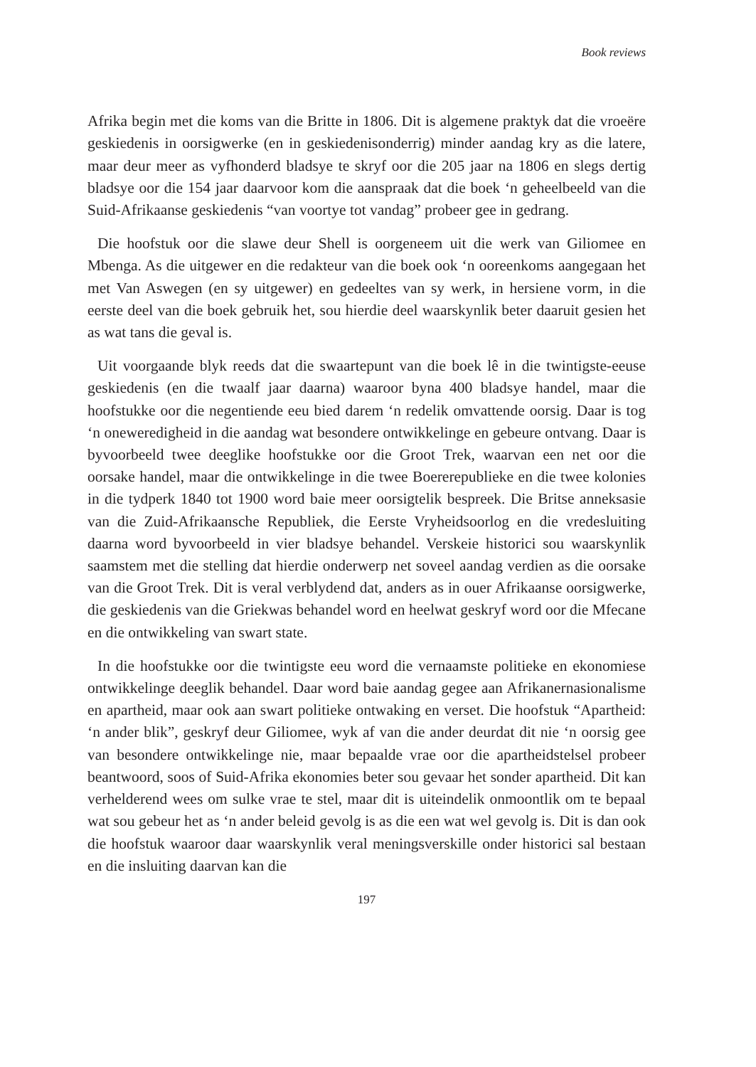Book reviews
Afrika begin met die koms van die Britte in 1806. Dit is algemene praktyk dat die vroeëre geskiedenis in oorsigwerke (en in geskiedenisonderrig) minder aandag kry as die latere, maar deur meer as vyfhonderd bladsye te skryf oor die 205 jaar na 1806 en slegs dertig bladsye oor die 154 jaar daarvoor kom die aanspraak dat die boek ‘n geheelbeeld van die Suid-Afrikaanse geskiedenis “van voortye tot vandag” probeer gee in gedrang.
Die hoofstuk oor die slawe deur Shell is oorgeneem uit die werk van Giliomee en Mbenga. As die uitgewer en die redakteur van die boek ook ‘n ooreenkoms aangegaan het met Van Aswegen (en sy uitgewer) en gedeeltes van sy werk, in hersiene vorm, in die eerste deel van die boek gebruik het, sou hierdie deel waarskynlik beter daaruit gesien het as wat tans die geval is.
Uit voorgaande blyk reeds dat die swaartepunt van die boek lê in die twintigste-eeuse geskiedenis (en die twaalf jaar daarna) waaroor byna 400 bladsye handel, maar die hoofstukke oor die negentiende eeu bied darem ‘n redelik omvattende oorsig. Daar is tog ‘n oneweredigheid in die aandag wat besondere ontwikkelinge en gebeure ontvang. Daar is byvoorbeeld twee deeglike hoofstukke oor die Groot Trek, waarvan een net oor die oorsake handel, maar die ontwikkelinge in die twee Boererepublieke en die twee kolonies in die tydperk 1840 tot 1900 word baie meer oorsigtelik bespreek. Die Britse anneksasie van die Zuid-Afrikaansche Republiek, die Eerste Vryheidsoorlog en die vredesluiting daarna word byvoorbeeld in vier bladsye behandel. Verskeie historici sou waarskynlik saamstem met die stelling dat hierdie onderwerp net soveel aandag verdien as die oorsake van die Groot Trek. Dit is veral verblydend dat, anders as in ouer Afrikaanse oorsigwerke, die geskiedenis van die Griekwas behandel word en heelwat geskryf word oor die Mfecane en die ontwikkeling van swart state.
In die hoofstukke oor die twintigste eeu word die vernaamste politieke en ekonomiese ontwikkelinge deeglik behandel. Daar word baie aandag gegee aan Afrikanernasionalisme en apartheid, maar ook aan swart politieke ontwaking en verset. Die hoofstuk “Apartheid: ‘n ander blik”, geskryf deur Giliomee, wyk af van die ander deurdat dit nie ‘n oorsig gee van besondere ontwikkelinge nie, maar bepaalde vrae oor die apartheidstelsel probeer beantwoord, soos of Suid-Afrika ekonomies beter sou gevaar het sonder apartheid. Dit kan verhelderend wees om sulke vrae te stel, maar dit is uiteindelik onmoontlik om te bepaal wat sou gebeur het as ‘n ander beleid gevolg is as die een wat wel gevolg is. Dit is dan ook die hoofstuk waaroor daar waarskynlik veral meningsverskille onder historici sal bestaan en die insluiting daarvan kan die
197